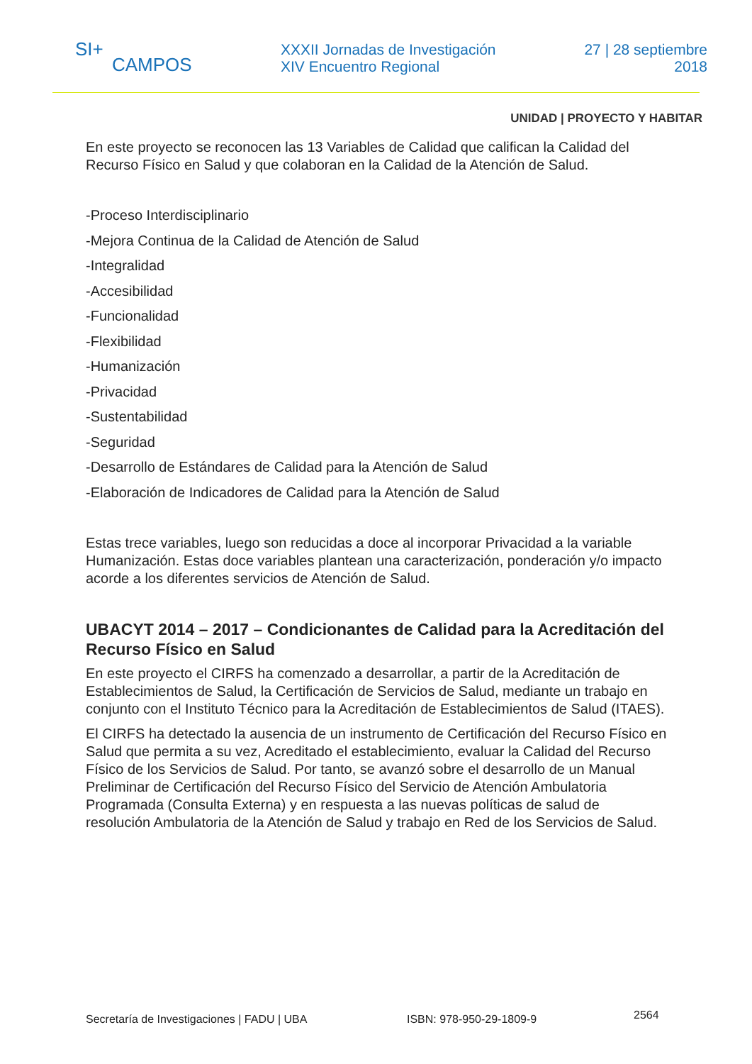SI+
CAMPOS
XXXII Jornadas de Investigación
XIV Encuentro Regional
27 | 28 septiembre
2018
UNIDAD | PROYECTO Y HABITAR
En este proyecto se reconocen las 13 Variables de Calidad que califican la Calidad del Recurso Físico en Salud y que colaboran en la Calidad de la Atención de Salud.
-Proceso Interdisciplinario
-Mejora Continua de la Calidad de Atención de Salud
-Integralidad
-Accesibilidad
-Funcionalidad
-Flexibilidad
-Humanización
-Privacidad
-Sustentabilidad
-Seguridad
-Desarrollo de Estándares de Calidad para la Atención de Salud
-Elaboración de Indicadores de Calidad para la Atención de Salud
Estas trece variables, luego son reducidas a doce al incorporar Privacidad a la variable Humanización. Estas doce variables plantean una caracterización, ponderación y/o impacto acorde a los diferentes servicios de Atención de Salud.
UBACYT 2014 – 2017 – Condicionantes de Calidad para la Acreditación del Recurso Físico en Salud
En este proyecto el CIRFS ha comenzado a desarrollar, a partir de la Acreditación de Establecimientos de Salud, la Certificación de Servicios de Salud, mediante un trabajo en conjunto con el Instituto Técnico para la Acreditación de Establecimientos de Salud (ITAES).
El CIRFS ha detectado la ausencia de un instrumento de Certificación del Recurso Físico en Salud que permita a su vez, Acreditado el establecimiento, evaluar la Calidad del Recurso Físico de los Servicios de Salud. Por tanto, se avanzó sobre el desarrollo de un Manual Preliminar de Certificación del Recurso Físico del Servicio de Atención Ambulatoria Programada (Consulta Externa) y en respuesta a las nuevas políticas de salud de resolución Ambulatoria de la Atención de Salud y trabajo en Red de los Servicios de Salud.
Secretaría de Investigaciones | FADU | UBA ISBN: 978-950-29-1809-9 2564